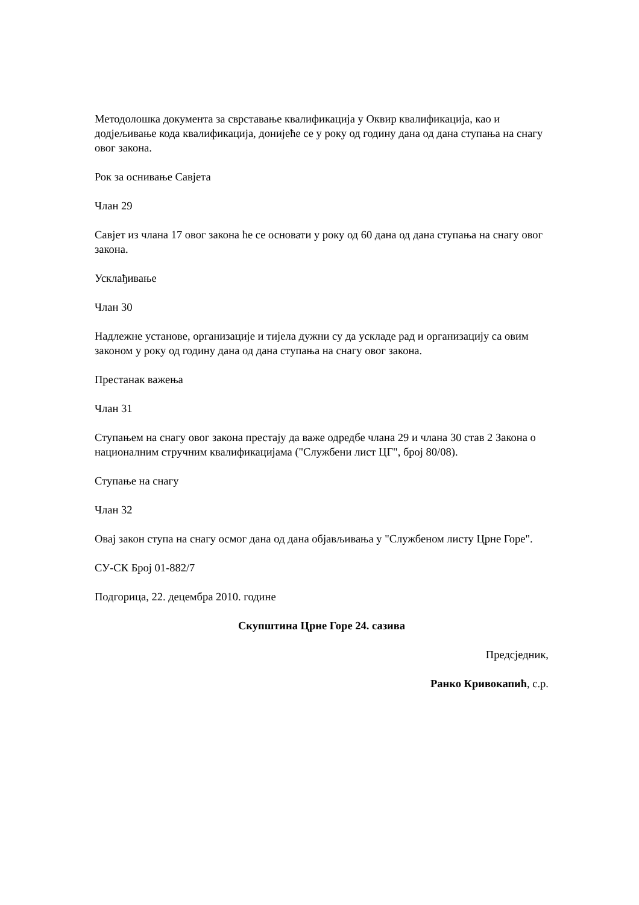Методолошка документа за сврставање квалификација у Оквир квалификација, као и додјељивање кода квалификација, донијеће се у року од годину дана од дана ступања на снагу овог закона.
Рок за оснивање Савјета
Члан 29
Савјет из члана 17 овог закона ће се основати у року од 60 дана од дана ступања на снагу овог закона.
Усклађивање
Члан 30
Надлежне установе, организације и тијела дужни су да ускладе рад и организацију са овим законом у року од годину дана од дана ступања на снагу овог закона.
Престанак важења
Члан 31
Ступањем на снагу овог закона престају да важе одредбе члана 29 и члана 30 став 2 Закона о националним стручним квалификацијама ("Службени лист ЦГ", број 80/08).
Ступање на снагу
Члан 32
Овај закон ступа на снагу осмог дана од дана објављивања у "Службеном листу Црне Горе".
СУ-СК Број 01-882/7
Подгорица, 22. децембра 2010. године
Скупштина Црне Горе 24. сазива
Предсједник,
Ранко Кривокапић, с.р.